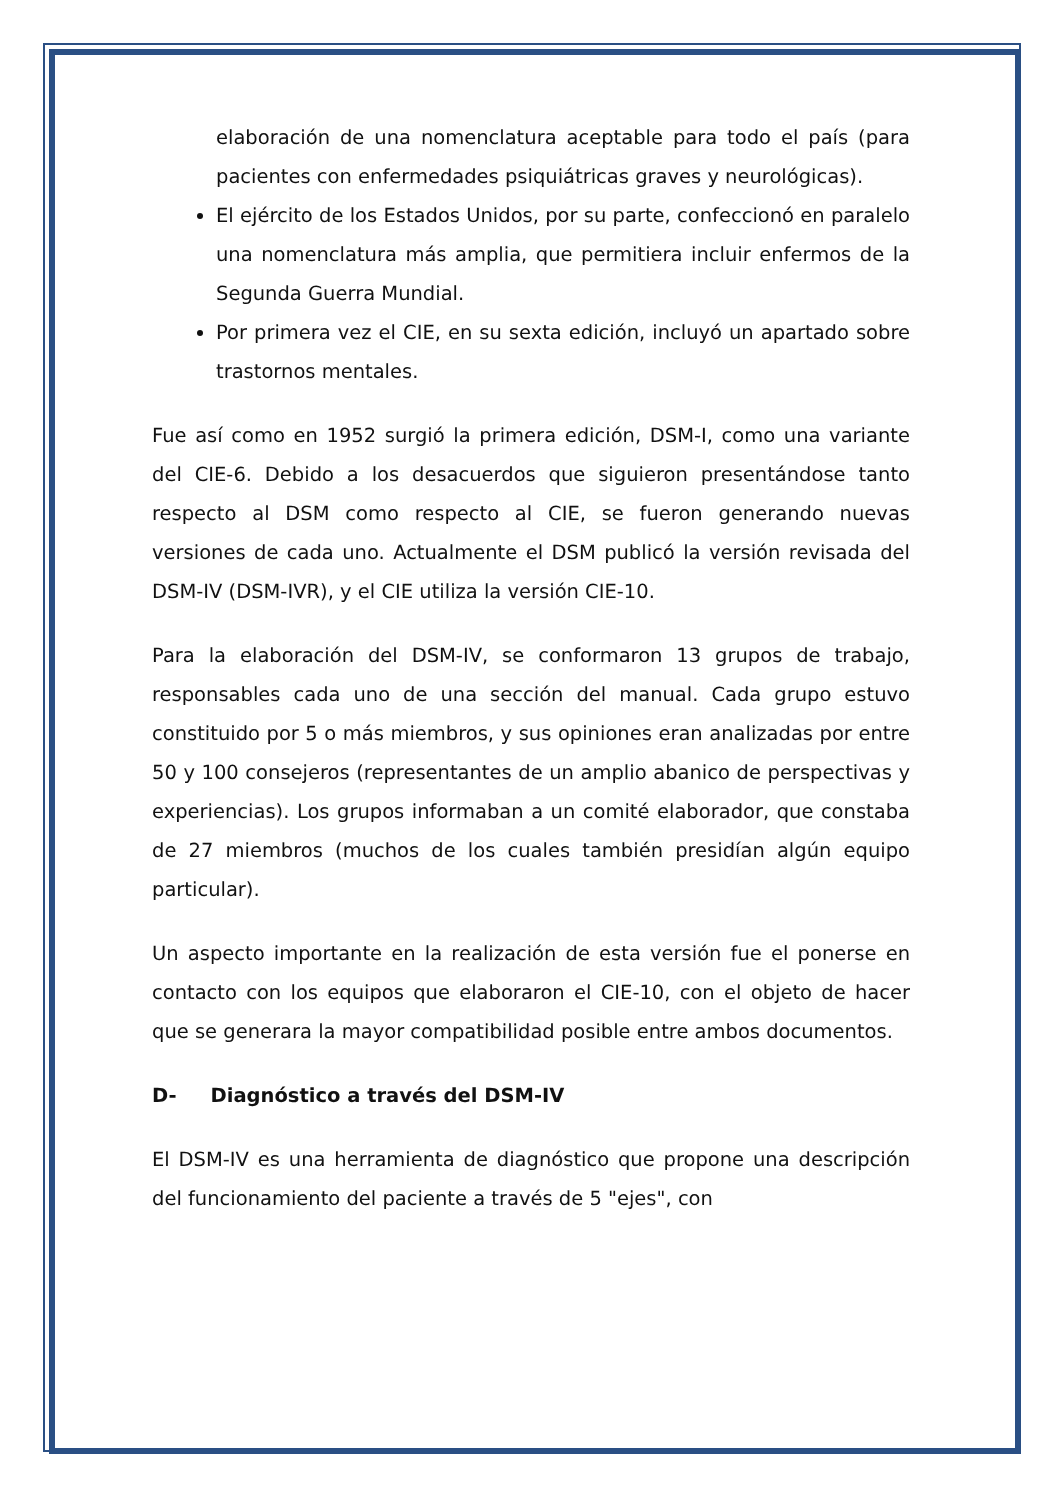elaboración de una nomenclatura aceptable para todo el país (para pacientes con enfermedades psiquiátricas graves y neurológicas).
El ejército de los Estados Unidos, por su parte, confeccionó en paralelo una nomenclatura más amplia, que permitiera incluir enfermos de la Segunda Guerra Mundial.
Por primera vez el CIE, en su sexta edición, incluyó un apartado sobre trastornos mentales.
Fue así como en 1952 surgió la primera edición, DSM-I, como una variante del CIE-6. Debido a los desacuerdos que siguieron presentándose tanto respecto al DSM como respecto al CIE, se fueron generando nuevas versiones de cada uno. Actualmente el DSM publicó la versión revisada del DSM-IV (DSM-IVR), y el CIE utiliza la versión CIE-10.
Para la elaboración del DSM-IV, se conformaron 13 grupos de trabajo, responsables cada uno de una sección del manual. Cada grupo estuvo constituido por 5 o más miembros, y sus opiniones eran analizadas por entre 50 y 100 consejeros (representantes de un amplio abanico de perspectivas y experiencias). Los grupos informaban a un comité elaborador, que constaba de 27 miembros (muchos de los cuales también presidían algún equipo particular).
Un aspecto importante en la realización de esta versión fue el ponerse en contacto con los equipos que elaboraron el CIE-10, con el objeto de hacer que se generara la mayor compatibilidad posible entre ambos documentos.
D- Diagnóstico a través del DSM-IV
El DSM-IV es una herramienta de diagnóstico que propone una descripción del funcionamiento del paciente a través de 5 "ejes", con